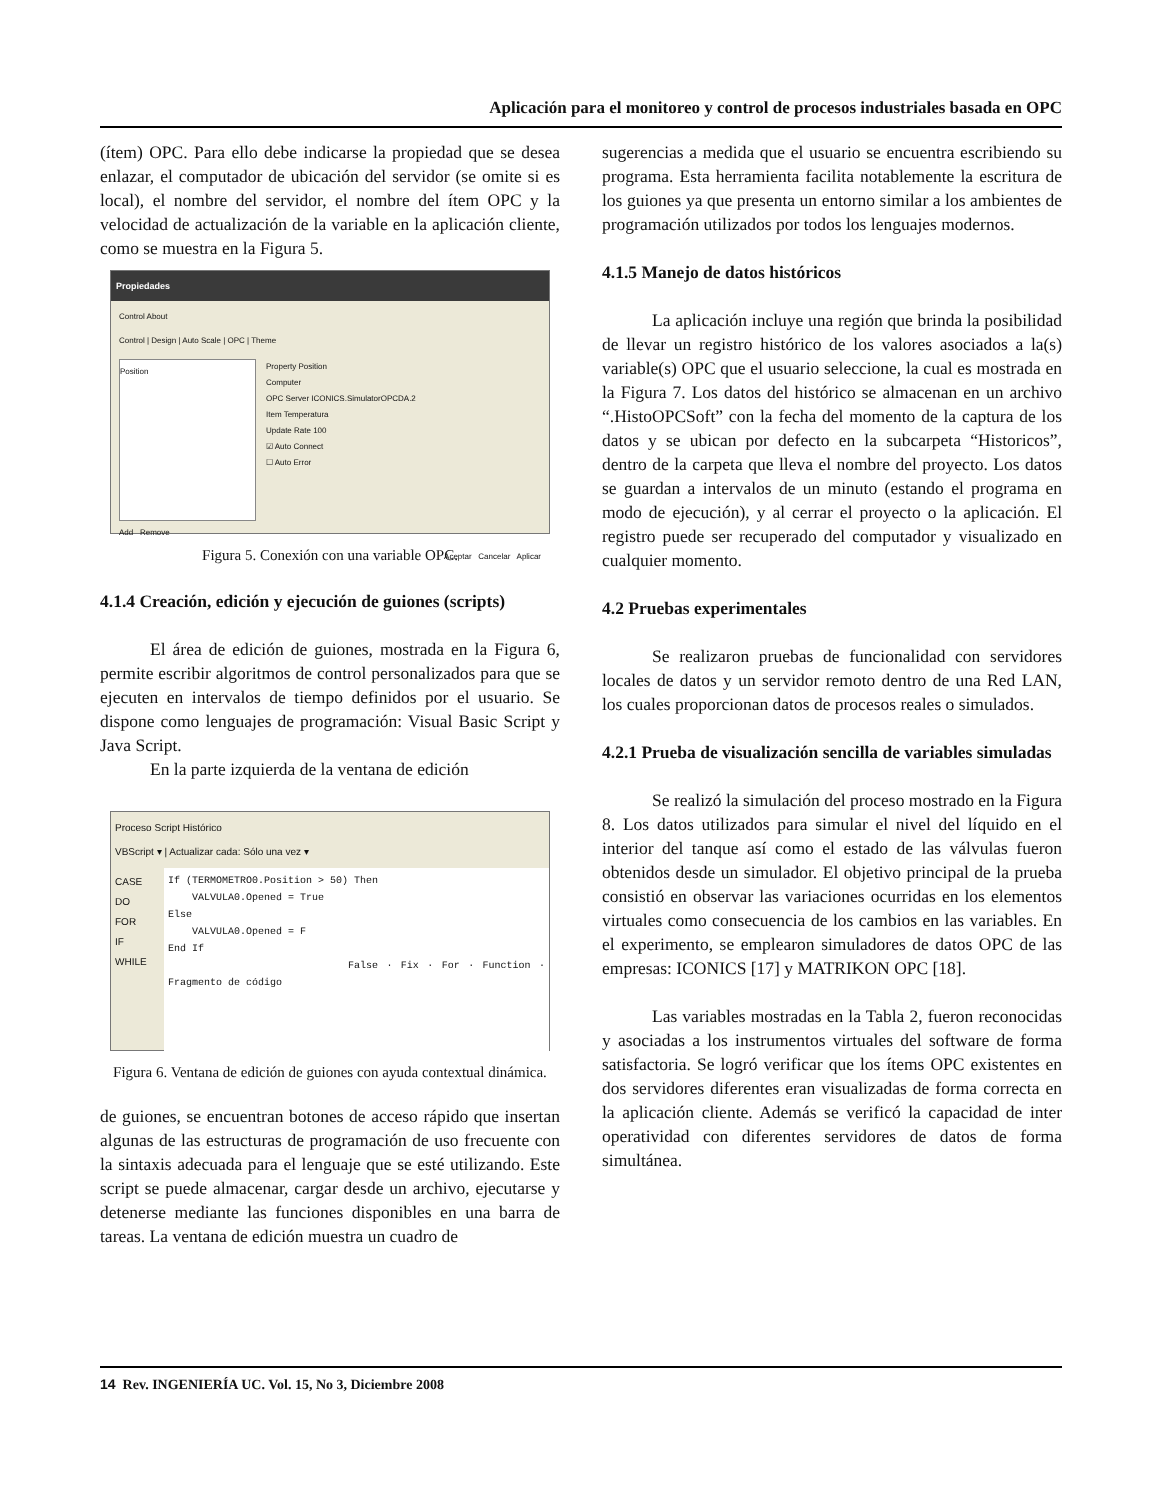Aplicación para el monitoreo y control de procesos industriales basada en OPC
(ítem) OPC. Para ello debe indicarse la propiedad que se desea enlazar, el computador de ubicación del servidor (se omite si es local), el nombre del servidor, el nombre del ítem OPC y la velocidad de actualización de la variable en la aplicación cliente, como se muestra en la Figura 5.
Propiedades
Control About
Control | Design | Auto Scale | OPC | Theme
Position
Property Position
Computer
OPC Server ICONICS.SimulatorOPCDA.2
Item Temperatura
Update Rate 100
☑ Auto Connect
☐ Auto Error
Add Remove
Aceptar Cancelar Aplicar
Figura 5. Conexión con una variable OPC.
4.1.4 Creación, edición y ejecución de guiones (scripts)
El área de edición de guiones, mostrada en la Figura 6, permite escribir algoritmos de control personalizados para que se ejecuten en intervalos de tiempo definidos por el usuario. Se dispone como lenguajes de programación: Visual Basic Script y Java Script.
En la parte izquierda de la ventana de edición
Proceso Script Histórico
VBScript ▾ | Actualizar cada: Sólo una vez ▾
CASE
DO
FOR
IF
WHILE
If (TERMOMETRO0.Position > 50) Then
VALVULA0.Opened = True
Else
VALVULA0.Opened = F
End If
False · Fix · For · Function · Fragmento de código
Figura 6. Ventana de edición de guiones con ayuda contextual dinámica.
de guiones, se encuentran botones de acceso rápido que insertan algunas de las estructuras de programación de uso frecuente con la sintaxis adecuada para el lenguaje que se esté utilizando. Este script se puede almacenar, cargar desde un archivo, ejecutarse y detenerse mediante las funciones disponibles en una barra de tareas. La ventana de edición muestra un cuadro de
sugerencias a medida que el usuario se encuentra escribiendo su programa. Esta herramienta facilita notablemente la escritura de los guiones ya que presenta un entorno similar a los ambientes de programación utilizados por todos los lenguajes modernos.
4.1.5 Manejo de datos históricos
La aplicación incluye una región que brinda la posibilidad de llevar un registro histórico de los valores asociados a la(s) variable(s) OPC que el usuario seleccione, la cual es mostrada en la Figura 7. Los datos del histórico se almacenan en un archivo “.HistoOPCSoft” con la fecha del momento de la captura de los datos y se ubican por defecto en la subcarpeta “Historicos”, dentro de la carpeta que lleva el nombre del proyecto. Los datos se guardan a intervalos de un minuto (estando el programa en modo de ejecución), y al cerrar el proyecto o la aplicación. El registro puede ser recuperado del computador y visualizado en cualquier momento.
4.2 Pruebas experimentales
Se realizaron pruebas de funcionalidad con servidores locales de datos y un servidor remoto dentro de una Red LAN, los cuales proporcionan datos de procesos reales o simulados.
4.2.1 Prueba de visualización sencilla de variables simuladas
Se realizó la simulación del proceso mostrado en la Figura 8. Los datos utilizados para simular el nivel del líquido en el interior del tanque así como el estado de las válvulas fueron obtenidos desde un simulador. El objetivo principal de la prueba consistió en observar las variaciones ocurridas en los elementos virtuales como consecuencia de los cambios en las variables. En el experimento, se emplearon simuladores de datos OPC de las empresas: ICONICS [17] y MATRIKON OPC [18].
Las variables mostradas en la Tabla 2, fueron reconocidas y asociadas a los instrumentos virtuales del software de forma satisfactoria. Se logró verificar que los ítems OPC existentes en dos servidores diferentes eran visualizadas de forma correcta en la aplicación cliente. Además se verificó la capacidad de inter operatividad con diferentes servidores de datos de forma simultánea.
14 Rev. INGENIERÍA UC. Vol. 15, No 3, Diciembre 2008